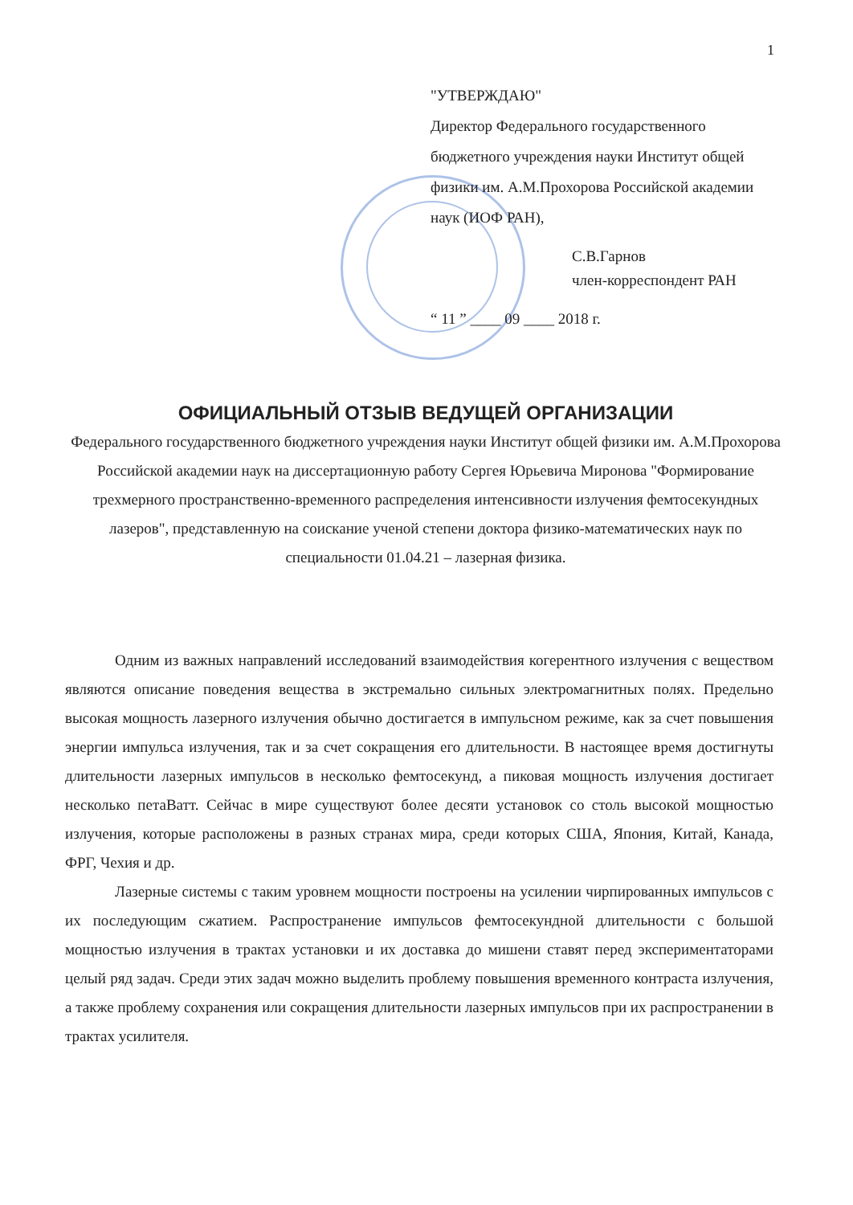1
"УТВЕРЖДАЮ"
Директор Федерального государственного бюджетного учреждения науки Институт общей физики им. А.М.Прохорова Российской академии наук (ИОФ РАН),
С.В.Гарнов
член-корреспондент РАН
“ 11 ” ____ 09 ____ 2018 г.
ОФИЦИАЛЬНЫЙ ОТЗЫВ ВЕДУЩЕЙ ОРГАНИЗАЦИИ
Федерального государственного бюджетного учреждения науки Институт общей физики им. А.М.Прохорова Российской академии наук на диссертационную работу Сергея Юрьевича Миронова "Формирование трехмерного пространственно-временного распределения интенсивности излучения фемтосекундных лазеров", представленную на соискание ученой степени доктора физико-математических наук по специальности 01.04.21 – лазерная физика.
Одним из важных направлений исследований взаимодействия когерентного излучения с веществом являются описание поведения вещества в экстремально сильных электромагнитных полях. Предельно высокая мощность лазерного излучения обычно достигается в импульсном режиме, как за счет повышения энергии импульса излучения, так и за счет сокращения его длительности. В настоящее время достигнуты длительности лазерных импульсов в несколько фемтосекунд, а пиковая мощность излучения достигает несколько петаВатт. Сейчас в мире существуют более десяти установок со столь высокой мощностью излучения, которые расположены в разных странах мира, среди которых США, Япония, Китай, Канада, ФРГ, Чехия и др.
Лазерные системы с таким уровнем мощности построены на усилении чирпированных импульсов с их последующим сжатием. Распространение импульсов фемтосекундной длительности с большой мощностью излучения в трактах установки и их доставка до мишени ставят перед экспериментаторами целый ряд задач. Среди этих задач можно выделить проблему повышения временного контраста излучения, а также проблему сохранения или сокращения длительности лазерных импульсов при их распространении в трактах усилителя.